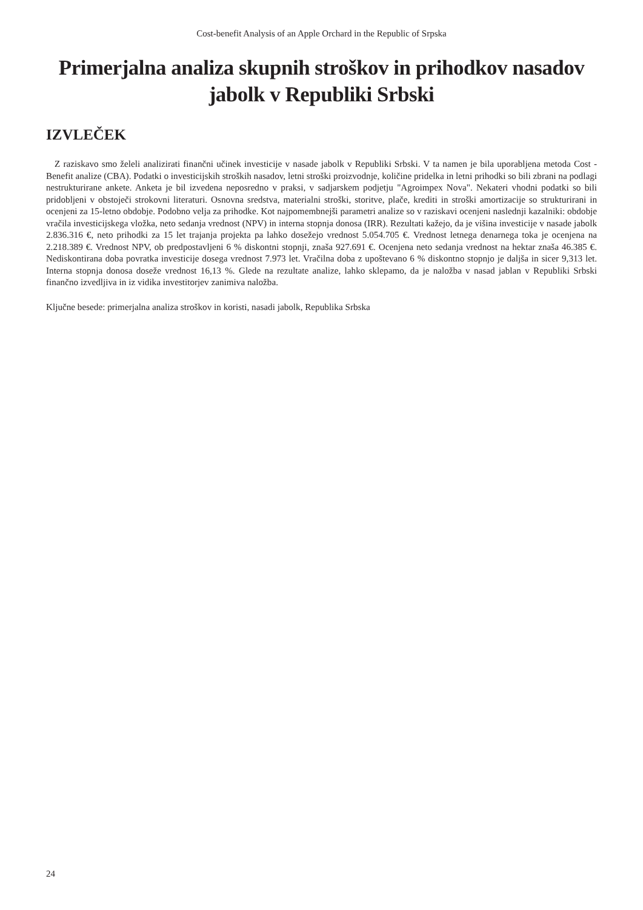Cost-benefit Analysis of an Apple Orchard in the Republic of Srpska
Primerjalna analiza skupnih stroškov in prihodkov nasadov jabolk v Republiki Srbski
IZVLEČEK
Z raziskavo smo želeli analizirati finančni učinek investicije v nasade jabolk v Republiki Srbski. V ta namen je bila uporabljena metoda Cost - Benefit analize (CBA). Podatki o investicijskih stroških nasadov, letni stroški proizvodnje, količine pridelka in letni prihodki so bili zbrani na podlagi nestrukturirane ankete. Anketa je bil izvedena neposredno v praksi, v sadjarskem podjetju "Agroimpex Nova". Nekateri vhodni podatki so bili pridobljeni v obstoječi strokovni literaturi. Osnovna sredstva, materialni stroški, storitve, plače, krediti in stroški amortizacije so strukturirani in ocenjeni za 15-letno obdobje. Podobno velja za prihodke. Kot najpomembnejši parametri analize so v raziskavi ocenjeni naslednji kazalniki: obdobje vračila investicijskega vložka, neto sedanja vrednost (NPV) in interna stopnja donosa (IRR). Rezultati kažejo, da je višina investicije v nasade jabolk 2.836.316 €, neto prihodki za 15 let trajanja projekta pa lahko dosežejo vrednost 5.054.705 €. Vrednost letnega denarnega toka je ocenjena na 2.218.389 €. Vrednost NPV, ob predpostavljeni 6 % diskontni stopnji, znaša 927.691 €. Ocenjena neto sedanja vrednost na hektar znaša 46.385 €. Nediskontirana doba povratka investicije dosega vrednost 7.973 let. Vračilna doba z upoštevano 6 % diskontno stopnjo je daljša in sicer 9,313 let. Interna stopnja donosa doseže vrednost 16,13 %. Glede na rezultate analize, lahko sklepamo, da je naložba v nasad jablan v Republiki Srbski finančno izvedljiva in iz vidika investitorjev zanimiva naložba.
Ključne besede: primerjalna analiza stroškov in koristi, nasadi jabolk, Republika Srbska
24